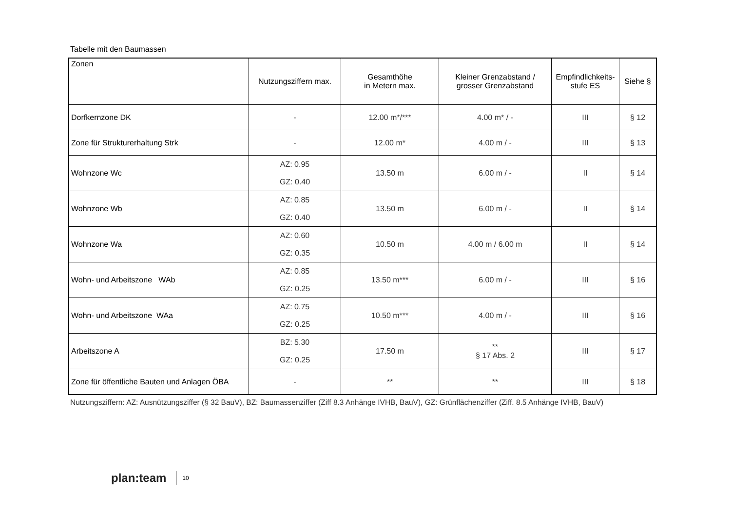Tabelle mit den Baumassen
| Zonen | Nutzungsziffern max. | Gesamthöhe in Metern max. | Kleiner Grenzabstand / grosser Grenzabstand | Empfindlichkeits- stufe ES | Siehe § |
| --- | --- | --- | --- | --- | --- |
| Dorfkernzone DK | - | 12.00 m*/*** | 4.00 m* / - | III | § 12 |
| Zone für Strukturerhaltung Strk | - | 12.00 m* | 4.00 m / - | III | § 13 |
| Wohnzone Wc | AZ: 0.95 GZ: 0.40 | 13.50 m | 6.00 m / - | II | § 14 |
| Wohnzone Wb | AZ: 0.85 GZ: 0.40 | 13.50 m | 6.00 m / - | II | § 14 |
| Wohnzone Wa | AZ: 0.60 GZ: 0.35 | 10.50 m | 4.00 m / 6.00 m | II | § 14 |
| Wohn- und Arbeitszone WAb | AZ: 0.85 GZ: 0.25 | 13.50 m*** | 6.00 m / - | III | § 16 |
| Wohn- und Arbeitszone WAa | AZ: 0.75 GZ: 0.25 | 10.50 m*** | 4.00 m / - | III | § 16 |
| Arbeitszone A | BZ: 5.30 GZ: 0.25 | 17.50 m | ** § 17 Abs. 2 | III | § 17 |
| Zone für öffentliche Bauten und Anlagen ÖBA | - | ** | ** | III | § 18 |
Nutzungsziffern: AZ: Ausnützungsziffer (§ 32 BauV), BZ: Baumassenziffer (Ziff 8.3 Anhänge IVHB, BauV), GZ: Grünflächenziffer (Ziff. 8.5 Anhänge IVHB, BauV)
plan:team 10